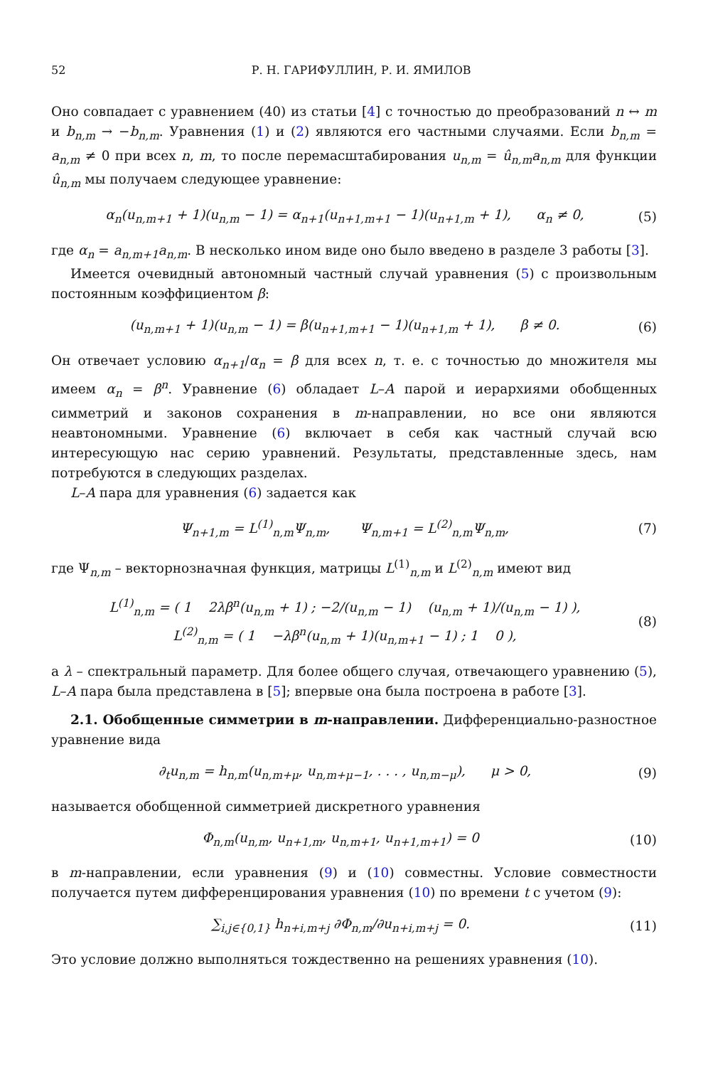52 Р. Н. ГАРИФУЛЛИН, Р. И. ЯМИЛОВ
Оно совпадает с уравнением (40) из статьи [4] с точностью до преобразований n ↔ m и b<sub>n,m</sub> → −b<sub>n,m</sub>. Уравнения (1) и (2) являются его частными случаями. Если b<sub>n,m</sub> = a<sub>n,m</sub> ≠ 0 при всех n, m, то после перемасштабирования u<sub>n,m</sub> = û<sub>n,m</sub>a<sub>n,m</sub> для функции û<sub>n,m</sub> мы получаем следующее уравнение:
α<sub>n</sub>(u<sub>n,m+1</sub> + 1)(u<sub>n,m</sub> − 1) = α<sub>n+1</sub>(u<sub>n+1,m+1</sub> − 1)(u<sub>n+1,m</sub> + 1), α<sub>n</sub> ≠ 0, (5)
где α<sub>n</sub> = a<sub>n,m+1</sub>a<sub>n,m</sub>. В несколько ином виде оно было введено в разделе 3 работы [3].
Имеется очевидный автономный частный случай уравнения (5) с произвольным постоянным коэффициентом β:
(u<sub>n,m+1</sub> + 1)(u<sub>n,m</sub> − 1) = β(u<sub>n+1,m+1</sub> − 1)(u<sub>n+1,m</sub> + 1), β ≠ 0. (6)
Он отвечает условию α<sub>n+1</sub>/α<sub>n</sub> = β для всех n, т. е. с точностью до множителя мы имеем α<sub>n</sub> = β<sup>n</sup>. Уравнение (6) обладает L–A парой и иерархиями обобщенных симметрий и законов сохранения в m-направлении, но все они являются неавтономными. Уравнение (6) включает в себя как частный случай всю интересующую нас серию уравнений. Результаты, представленные здесь, нам потребуются в следующих разделах.
L–A пара для уравнения (6) задается как
Ψ<sub>n+1,m</sub> = L<sup>(1)</sup><sub>n,m</sub>Ψ<sub>n,m</sub>, Ψ<sub>n,m+1</sub> = L<sup>(2)</sup><sub>n,m</sub>Ψ<sub>n,m</sub>, (7)
где Ψ<sub>n,m</sub> – векторнозначная функция, матрицы L<sup>(1)</sup><sub>n,m</sub> и L<sup>(2)</sup><sub>n,m</sub> имеют вид
L<sup>(1)</sup><sub>n,m</sub> = ( 1 2λβ<sup>n</sup>(u<sub>n,m</sub> + 1) ; −2/(u<sub>n,m</sub> − 1) (u<sub>n,m</sub> + 1)/(u<sub>n,m</sub> − 1) ),
L<sup>(2)</sup><sub>n,m</sub> = ( 1 −λβ<sup>n</sup>(u<sub>n,m</sub> + 1)(u<sub>n,m+1</sub> − 1) ; 1 0 ), (8)
а λ – спектральный параметр. Для более общего случая, отвечающего уравнению (5), L–A пара была представлена в [5]; впервые она была построена в работе [3].
2.1. Обобщенные симметрии в m-направлении. Дифференциально-разностное уравнение вида
∂<sub>t</sub>u<sub>n,m</sub> = h<sub>n,m</sub>(u<sub>n,m+μ</sub>, u<sub>n,m+μ−1</sub>, . . . , u<sub>n,m−μ</sub>), μ > 0, (9)
называется обобщенной симметрией дискретного уравнения
Φ<sub>n,m</sub>(u<sub>n,m</sub>, u<sub>n+1,m</sub>, u<sub>n,m+1</sub>, u<sub>n+1,m+1</sub>) = 0 (10)
в m-направлении, если уравнения (9) и (10) совместны. Условие совместности получается путем дифференцирования уравнения (10) по времени t с учетом (9):
∑<sub>i,j∈{0,1}</sub> h<sub>n+i,m+j</sub> ∂Φ<sub>n,m</sub>/∂u<sub>n+i,m+j</sub> = 0. (11)
Это условие должно выполняться тождественно на решениях уравнения (10).